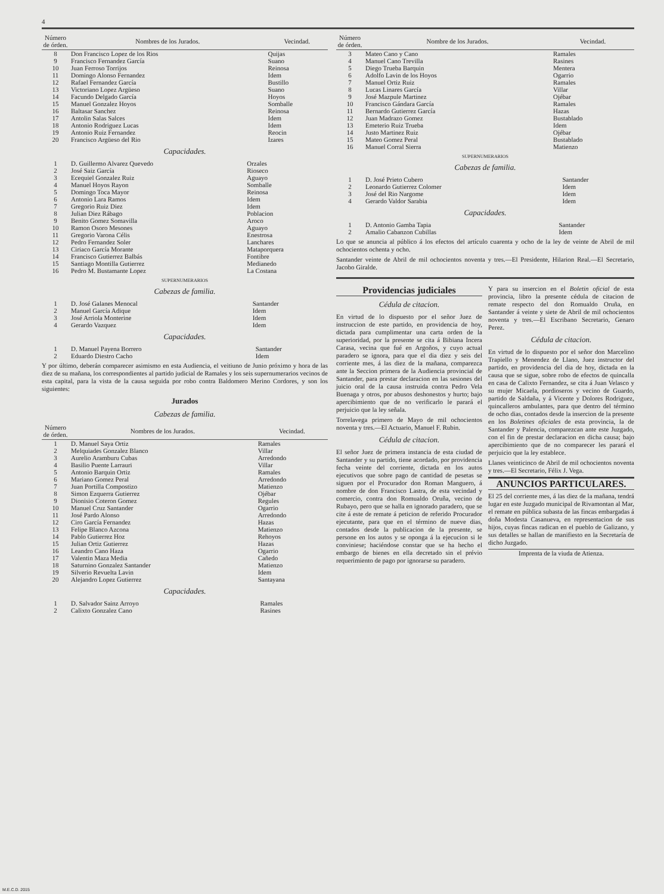4
| Número de órden. | Nombres de los Jurados. | Vecindad. |
| --- | --- | --- |
| 8 | Don Francisco Lopez de los Rios | Quijas |
| 9 | Francisco Fernandez García | Suano |
| 10 | Juan Ferroso Torrijos | Reinosa |
| 11 | Domingo Alonso Fernandez | Idem |
| 12 | Rafael Fernandez García | Bustillo |
| 13 | Victoriano Lopez Argüeso | Suano |
| 14 | Facundo Delgado García | Hoyos |
| 15 | Manuel Gonzalez Hoyos | Somballe |
| 16 | Baltasar Sanchez | Reinosa |
| 17 | Antolin Salas Salces | Idem |
| 18 | Antonio Rodriguez Lucas | Idem |
| 19 | Antonio Ruiz Fernandez | Reocin |
| 20 | Francisco Argüeso del Rio | Izares |
Capacidades.
| 1 | D. Guillermo Alvarez Quevedo | Orzales |
| 2 | José Saiz García | Rioseco |
| 3 | Ecequiel Gonzalez Ruiz | Aguayo |
| 4 | Manuel Hoyos Rayon | Somballe |
| 5 | Domingo Toca Mayor | Reinosa |
| 6 | Antonio Lara Ramos | Idem |
| 7 | Gregorio Ruiz Diez | Idem |
| 8 | Julian Diez Rábago | Poblacion |
| 9 | Benito Gomez Somavilla | Aroco |
| 10 | Ramon Osoro Mesones | Aguayo |
| 11 | Gregorio Varona Célis | Enestrosa |
| 12 | Pedro Fernandez Soler | Lanchares |
| 13 | Ciriaco García Morante | Mataporquera |
| 14 | Francisco Gutierrez Balbás | Fontibre |
| 15 | Santiago Montilla Gutierrez | Medianedo |
| 16 | Pedro M. Bustamante Lopez | La Costana |
SUPERNUMERARIOS
Cabezas de familia.
| 1 | D. José Galanes Menocal | Santander |
| 2 | Manuel García Adique | Idem |
| 3 | José Arriola Monterine | Idem |
| 4 | Gerardo Vazquez | Idem |
Capacidades.
| 1 | D. Manuel Payena Borrero | Santander |
| 2 | Eduardo Diestro Cacho | Idem |
Y por último, deberán comparecer asimismo en esta Audiencia, el veitiuno de Junio próximo y hora de las diez de su mañana, los correspondientes al partido judicial de Ramales y los seis supernumerarios vecinos de esta capital, para la vista de la causa seguida por robo contra Baldomero Merino Cordores, y son los siguientes:
Jurados
Cabezas de familia.
| Número de órden. | Nombres de los Jurados. | Vecindad. |
| --- | --- | --- |
| 1 | D. Manuel Saya Ortiz | Ramales |
| 2 | Melquiades Gonzalez Blanco | Villar |
| 3 | Aurelio Aramburu Cubas | Arredondo |
| 4 | Basilio Puente Larrauri | Villar |
| 5 | Antonio Barquin Ortiz | Ramales |
| 6 | Mariano Gomez Peral | Arredondo |
| 7 | Juan Portilla Compostizo | Matienzo |
| 8 | Simon Ezquerra Gutierrez | Ojébar |
| 9 | Dionisio Coteron Gomez | Regules |
| 10 | Manuel Cruz Santander | Ogarrio |
| 11 | José Pardo Alonso | Arredondo |
| 12 | Ciro García Fernandez | Hazas |
| 13 | Felipe Blanco Azcona | Matienzo |
| 14 | Pablo Gutierrez Hoz | Rehoyos |
| 15 | Julian Ortiz Gutierrez | Hazas |
| 16 | Leandro Cano Haza | Ogarrio |
| 17 | Valentin Maza Media | Cañedo |
| 18 | Saturnino Gonzalez Santander | Matienzo |
| 19 | Silverio Revuelta Lavin | Idem |
| 20 | Alejandro Lopez Gutierrez | Santayana |
Capacidades.
| 1 | D. Salvador Sainz Arroyo | Ramales |
| 2 | Calixto Gonzalez Cano | Rasines |
| Número de órden. | Nombre de los Jurados. | Vecindad. |
| --- | --- | --- |
| 3 | Mateo Cano y Cano | Ramales |
| 4 | Manuel Cano Trevilla | Rasines |
| 5 | Diego Trueba Barquin | Mentera |
| 6 | Adolfo Lavin de los Hoyos | Ogarrio |
| 7 | Manuel Ortiz Ruiz | Ramales |
| 8 | Lucas Linares García | Villar |
| 9 | José Mazpule Martinez | Ojébar |
| 10 | Francisco Gándara García | Ramales |
| 11 | Bernardo Gutierrez García | Hazas |
| 12 | Juan Madrazo Gomez | Bustablado |
| 13 | Emeterio Ruiz Trueba | Idem |
| 14 | Justo Martinez Ruiz | Ojébar |
| 15 | Mateo Gomez Peral | Bustablado |
| 16 | Manuel Corral Sierra | Matienzo |
SUPERNUMERARIOS
Cabezas de familia.
| 1 | D. José Prieto Cubero | Santander |
| 2 | Leonardo Gutierrez Colomer | Idem |
| 3 | José del Rio Nargome | Idem |
| 4 | Gerardo Valdor Sarabia | Idem |
Capacidades.
| 1 | D. Antonio Gamba Tapia | Santander |
| 2 | Amalio Cabanzon Cubillas | Idem |
Lo que se anuncia al público á los efectos del artículo cuarenta y ocho de la ley de veinte de Abril de mil ochocientos ochenta y ocho.
Santander veinte de Abril de mil ochocientos noventa y tres.—El Presidente, Hilarion Real.—El Secretario, Jacobo Giralde.
Providencias judiciales
Cédula de citacion.
En virtud de lo dispuesto por el señor Juez de instruccion de este partido, en providencia de hoy, dictada para cumplimentar una carta orden de la superioridad, por la presente se cita á Bibiana Incera Carasa, vecina que fué en Argoños, y cuyo actual paradero se ignora, para que el dia diez y seis del corriente mes, á las diez de la mañana, comparezca ante la Seccion primera de la Audiencia provincial de Santander, para prestar declaracion en las sesiones del juicio oral de la causa instruida contra Pedro Vela Buenaga y otros, por abusos deshonestos y hurto; bajo apercibimiento que de no verificarlo le parará el perjuicio que la ley señala.
Torrelavega primero de Mayo de mil ochocientos noventa y tres.—El Actuario, Manuel F. Rubin.
Cédula de citacion.
El señor Juez de primera instancia de esta ciudad de Santander y su partido, tiene acordado, por providencia fecha veinte del corriente, dictada en los autos ejecutivos que sobre pago de cantidad de pesetas se siguen por el Procurador don Roman Manguero, á nombre de don Francisco Lastra, de esta vecindad y comercio, contra don Romualdo Oruña, vecino de Rubayo, pero que se halla en ignorado paradero, que se cite á este de remate á peticion de referido Procurador ejecutante, para que en el término de nueve dias, contados desde la publicacion de la presente, se persone en los autos y se oponga á la ejecucion si le conviniese; haciéndose constar que se ha hecho el embargo de bienes en ella decretado sin el prévio requerimiento de pago por ignorarse su paradero.
Y para su insercion en el Boletin oficial de esta provincia, libro la presente cédula de citacion de remate respecto del don Romualdo Oruña, en Santander á veinte y siete de Abril de mil ochocientos noventa y tres.—El Escribano Secretario, Genaro Perez.
Cédula de citacion.
En virtud de lo dispuesto por el señor don Marcelino Trapiello y Menendez de Llano, Juez instructor del partido, en providencia del dia de hoy, dictada en la causa que se sigue, sobre robo de efectos de quincalla en casa de Calixto Fernandez, se cita á Juan Velasco y su mujer Micaela, pordioseros y vecino de Guardo, partido de Saldaña, y á Vicente y Dolores Rodriguez, quincalleros ambulantes, para que dentro del término de ocho dias, contados desde la insercion de la presente en los Boletines oficiales de esta provincia, la de Santander y Palencia, comparezcan ante este Juzgado, con el fin de prestar declaracion en dicha causa; bajo apercibimiento que de no comparecer les parará el perjuicio que la ley establece.
Llanes veinticinco de Abril de mil ochocientos noventa y tres.—El Secretario, Félix J. Vega.
ANUNCIOS PARTICULARES.
El 25 del corriente mes, á las diez de la mañana, tendrá lugar en este Juzgado municipal de Rivamontan al Mar, el remate en pública subasta de las fincas embargadas á doña Modesta Casanueva, en representacion de sus hijos, cuyas fincas radican en el pueblo de Galizano, y sus detalles se hallan de manifiesto en la Secretaría de dicho Juzgado.
Imprenta de la viuda de Atienza.
M.E.C.D. 2015